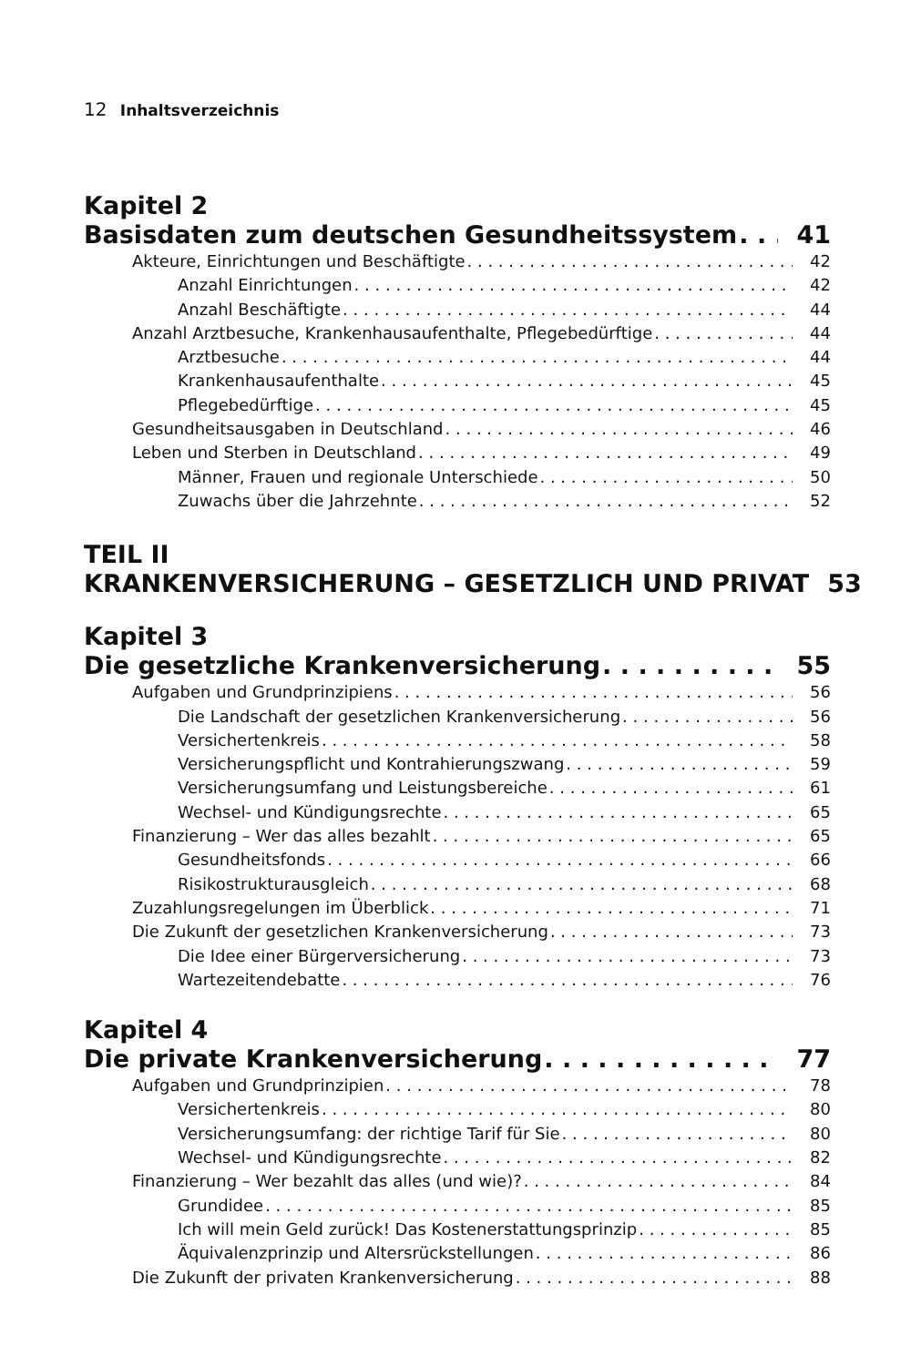12 Inhaltsverzeichnis
Kapitel 2
Basisdaten zum deutschen Gesundheitssystem 41
Akteure, Einrichtungen und Beschäftigte 42
Anzahl Einrichtungen 42
Anzahl Beschäftigte 44
Anzahl Arztbesuche, Krankenhausaufenthalte, Pflegebedürftige 44
Arztbesuche 44
Krankenhausaufenthalte 45
Pflegebedürftige 45
Gesundheitsausgaben in Deutschland 46
Leben und Sterben in Deutschland 49
Männer, Frauen und regionale Unterschiede 50
Zuwachs über die Jahrzehnte 52
TEIL II
KRANKENVERSICHERUNG – GESETZLICH UND PRIVAT 53
Kapitel 3
Die gesetzliche Krankenversicherung 55
Aufgaben und Grundprinzipiens 56
Die Landschaft der gesetzlichen Krankenversicherung 56
Versichertenkreis 58
Versicherungspflicht und Kontrahierungszwang 59
Versicherungsumfang und Leistungsbereiche 61
Wechsel- und Kündigungsrechte 65
Finanzierung – Wer das alles bezahlt 65
Gesundheitsfonds 66
Risikostrukturausgleich 68
Zuzahlungsregelungen im Überblick 71
Die Zukunft der gesetzlichen Krankenversicherung 73
Die Idee einer Bürgerversicherung 73
Wartezeitendebatte 76
Kapitel 4
Die private Krankenversicherung 77
Aufgaben und Grundprinzipien 78
Versichertenkreis 80
Versicherungsumfang: der richtige Tarif für Sie 80
Wechsel- und Kündigungsrechte 82
Finanzierung – Wer bezahlt das alles (und wie)? 84
Grundidee 85
Ich will mein Geld zurück! Das Kostenerstattungsprinzip 85
Äquivalenzprinzip und Altersrückstellungen 86
Die Zukunft der privaten Krankenversicherung 88